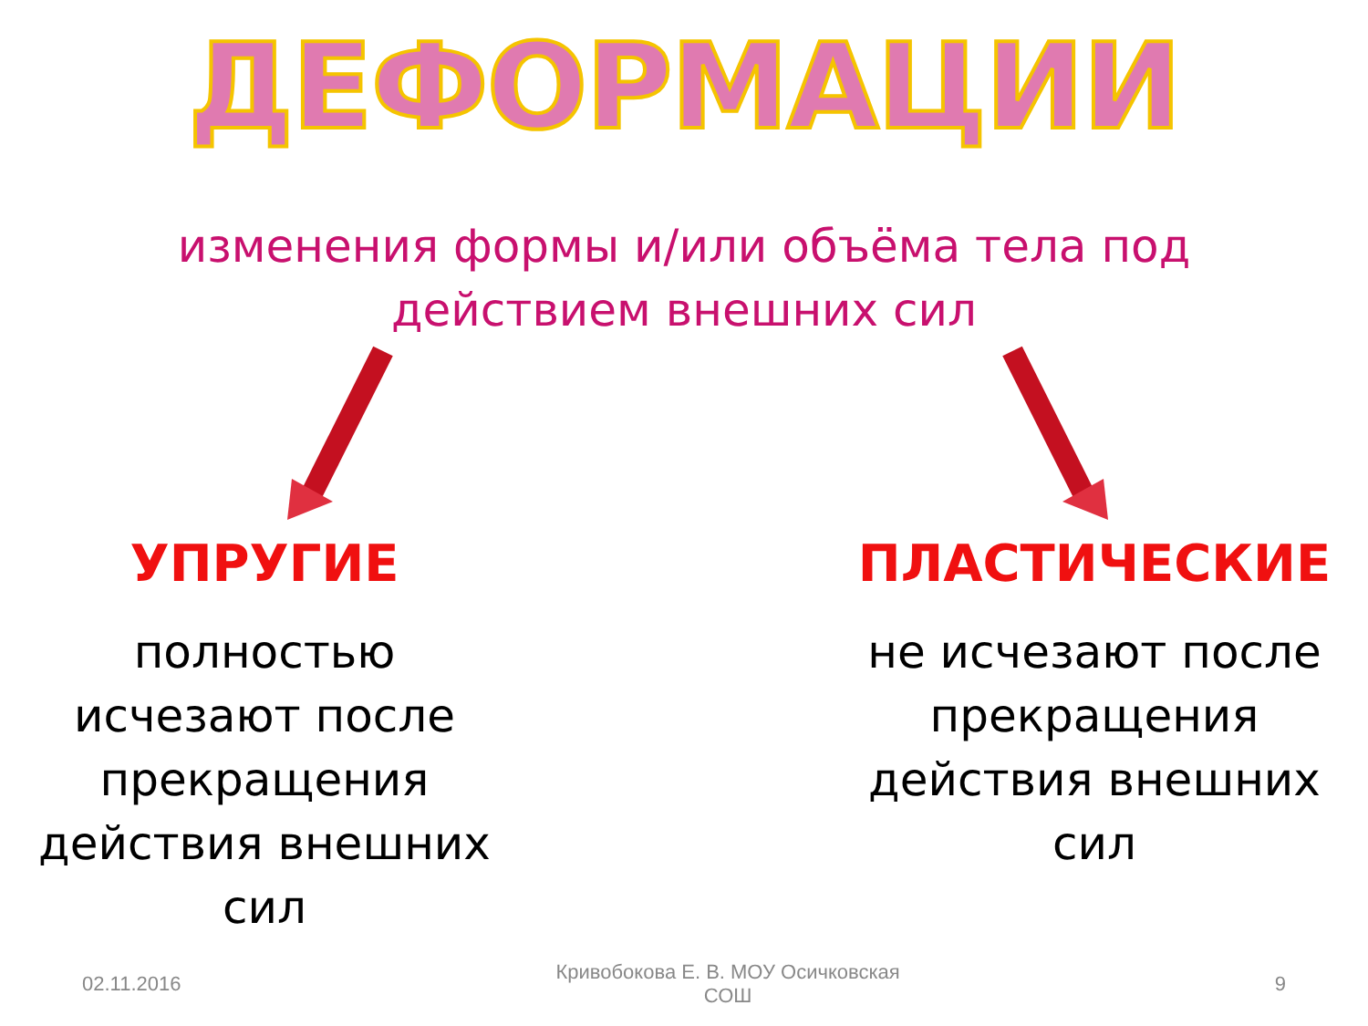ДЕФОРМАЦИИ
изменения формы и/или объёма тела под действием внешних сил
УПРУГИЕ
полностью
исчезают после
прекращения
действия внешних
сил
ПЛАСТИЧЕСКИЕ
не исчезают после
прекращения
действия внешних
сил
02.11.2016 Кривобокова Е. В. МОУ Осичковская
СОШ 9